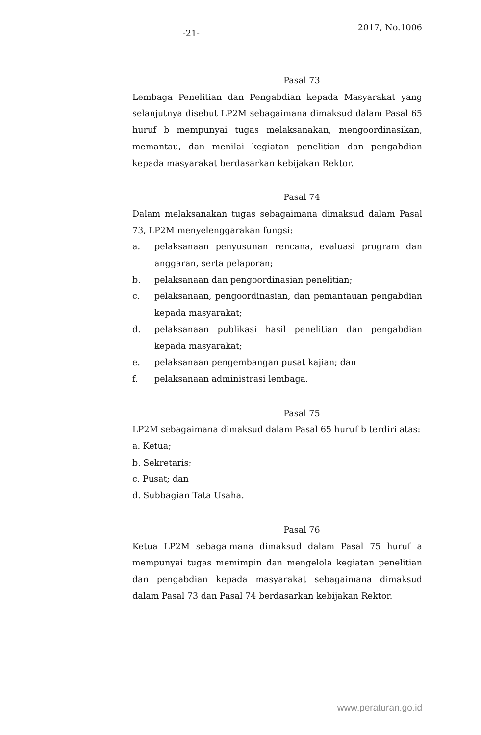-21-
2017, No.1006
Pasal 73
Lembaga Penelitian dan Pengabdian kepada Masyarakat yang selanjutnya disebut LP2M sebagaimana dimaksud dalam Pasal 65 huruf b mempunyai tugas melaksanakan, mengoordinasikan, memantau, dan menilai kegiatan penelitian dan pengabdian kepada masyarakat berdasarkan kebijakan Rektor.
Pasal 74
Dalam melaksanakan tugas sebagaimana dimaksud dalam Pasal 73, LP2M menyelenggarakan fungsi:
a. pelaksanaan penyusunan rencana, evaluasi program dan anggaran, serta pelaporan;
b. pelaksanaan dan pengoordinasian penelitian;
c. pelaksanaan, pengoordinasian, dan pemantauan pengabdian kepada masyarakat;
d. pelaksanaan publikasi hasil penelitian dan pengabdian kepada masyarakat;
e. pelaksanaan pengembangan pusat kajian; dan
f. pelaksanaan administrasi lembaga.
Pasal 75
LP2M sebagaimana dimaksud dalam Pasal 65 huruf b terdiri atas:
a. Ketua;
b. Sekretaris;
c. Pusat; dan
d. Subbagian Tata Usaha.
Pasal 76
Ketua LP2M sebagaimana dimaksud dalam Pasal 75 huruf a mempunyai tugas memimpin dan mengelola kegiatan penelitian dan pengabdian kepada masyarakat sebagaimana dimaksud dalam Pasal 73 dan Pasal 74 berdasarkan kebijakan Rektor.
www.peraturan.go.id